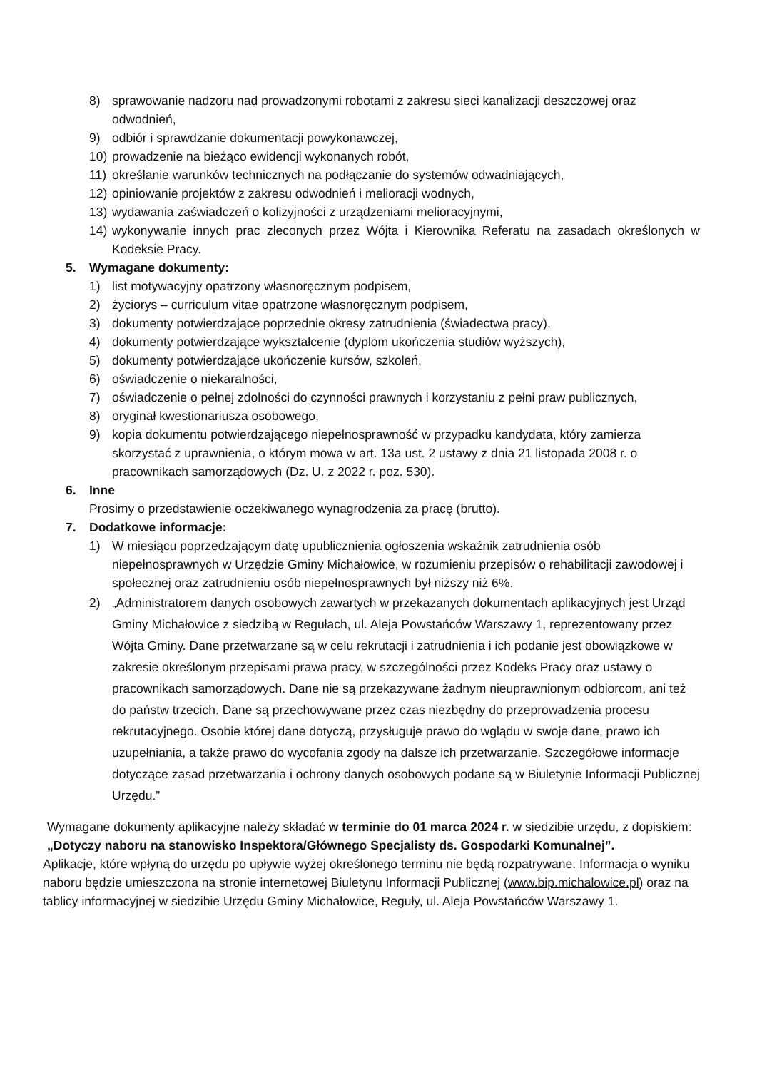8) sprawowanie nadzoru nad prowadzonymi robotami z zakresu sieci kanalizacji deszczowej oraz odwodnień,
9) odbiór i sprawdzanie dokumentacji powykonawczej,
10) prowadzenie na bieżąco ewidencji wykonanych robót,
11) określanie warunków technicznych na podłączanie do systemów odwadniających,
12) opiniowanie projektów z zakresu odwodnień i melioracji wodnych,
13) wydawania zaświadczeń o kolizyjności z urządzeniami melioracyjnymi,
14) wykonywanie innych prac zleconych przez Wójta i Kierownika Referatu na zasadach określonych w Kodeksie Pracy.
5. Wymagane dokumenty:
1) list motywacyjny opatrzony własnoręcznym podpisem,
2) życiorys – curriculum vitae opatrzone własnoręcznym podpisem,
3) dokumenty potwierdzające poprzednie okresy zatrudnienia (świadectwa pracy),
4) dokumenty potwierdzające wykształcenie (dyplom ukończenia studiów wyższych),
5) dokumenty potwierdzające ukończenie kursów, szkoleń,
6) oświadczenie o niekaralności,
7) oświadczenie o pełnej zdolności do czynności prawnych i korzystaniu z pełni praw publicznych,
8) oryginał kwestionariusza osobowego,
9) kopia dokumentu potwierdzającego niepełnosprawność w przypadku kandydata, który zamierza skorzystać z uprawnienia, o którym mowa w art. 13a ust. 2 ustawy z dnia 21 listopada 2008 r. o pracownikach samorządowych (Dz. U. z 2022 r. poz. 530).
6. Inne
Prosimy o przedstawienie oczekiwanego wynagrodzenia za pracę (brutto).
7. Dodatkowe informacje:
1) W miesiącu poprzedzającym datę upublicznienia ogłoszenia wskaźnik zatrudnienia osób niepełnosprawnych w Urzędzie Gminy Michałowice, w rozumieniu przepisów o rehabilitacji zawodowej i społecznej oraz zatrudnieniu osób niepełnosprawnych był niższy niż 6%.
2) „Administratorem danych osobowych zawartych w przekazanych dokumentach aplikacyjnych jest Urząd Gminy Michałowice z siedzibą w Regułach, ul. Aleja Powstańców Warszawy 1, reprezentowany przez Wójta Gminy. Dane przetwarzane są w celu rekrutacji i zatrudnienia i ich podanie jest obowiązkowe w zakresie określonym przepisami prawa pracy, w szczególności przez Kodeks Pracy oraz ustawy o pracownikach samorządowych. Dane nie są przekazywane żadnym nieuprawnionym odbiorcom, ani też do państw trzecich. Dane są przechowywane przez czas niezbędny do przeprowadzenia procesu rekrutacyjnego. Osobie której dane dotyczą, przysługuje prawo do wglądu w swoje dane, prawo ich uzupełniania, a także prawo do wycofania zgody na dalsze ich przetwarzanie. Szczegółowe informacje dotyczące zasad przetwarzania i ochrony danych osobowych podane są w Biuletynie Informacji Publicznej Urzędu.”
Wymagane dokumenty aplikacyjne należy składać w terminie do 01 marca 2024 r. w siedzibie urzędu, z dopiskiem: „Dotyczy naboru na stanowisko Inspektora/Głównego Specjalisty ds. Gospodarki Komunalnej”.
Aplikacje, które wpłyną do urzędu po upływie wyżej określonego terminu nie będą rozpatrywane. Informacja o wyniku naboru będzie umieszczona na stronie internetowej Biuletynu Informacji Publicznej (www.bip.michalowice.pl) oraz na tablicy informacyjnej w siedzibie Urzędu Gminy Michałowice, Reguły, ul. Aleja Powstańców Warszawy 1.